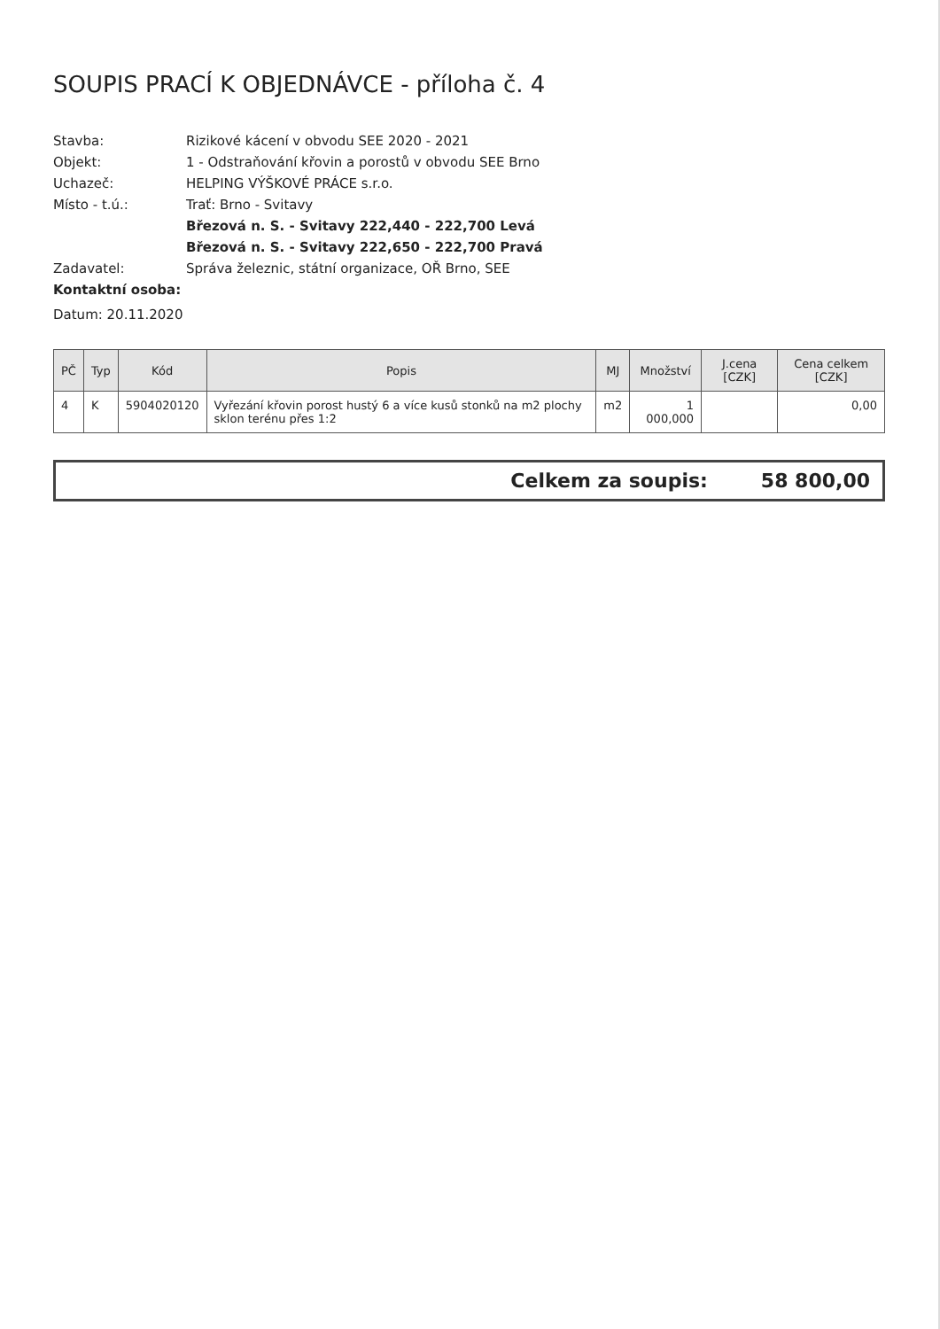SOUPIS PRACÍ K OBJEDNÁVCE - příloha č. 4
Stavba:
Rizikové kácení v obvodu SEE 2020 - 2021
Objekt:
1 - Odstraňování křovin a porostů v obvodu SEE Brno
Uchazeč:
HELPING VÝŠKOVÉ PRÁCE s.r.o.
Místo - t.ú.:
Trať: Brno - Svitavy
Březová n. S. - Svitavy 222,440 - 222,700 Levá
Březová n. S. - Svitavy 222,650 - 222,700 Pravá
Zadavatel:
Správa železnic, státní organizace, OŘ Brno, SEE
Kontaktní osoba:
Datum: 20.11.2020
| PČ | Typ | Kód | Popis | MJ | Množství | J.cena [CZK] | Cena celkem [CZK] |
| --- | --- | --- | --- | --- | --- | --- | --- |
| 4 | K | 5904020120 | Vyřezání křovin porost hustý 6 a více kusů stonků na m2 plochy sklon terénu přes 1:2 | m2 | 1 000,000 | | 0,00 |
Celkem za soupis: 58 800,00